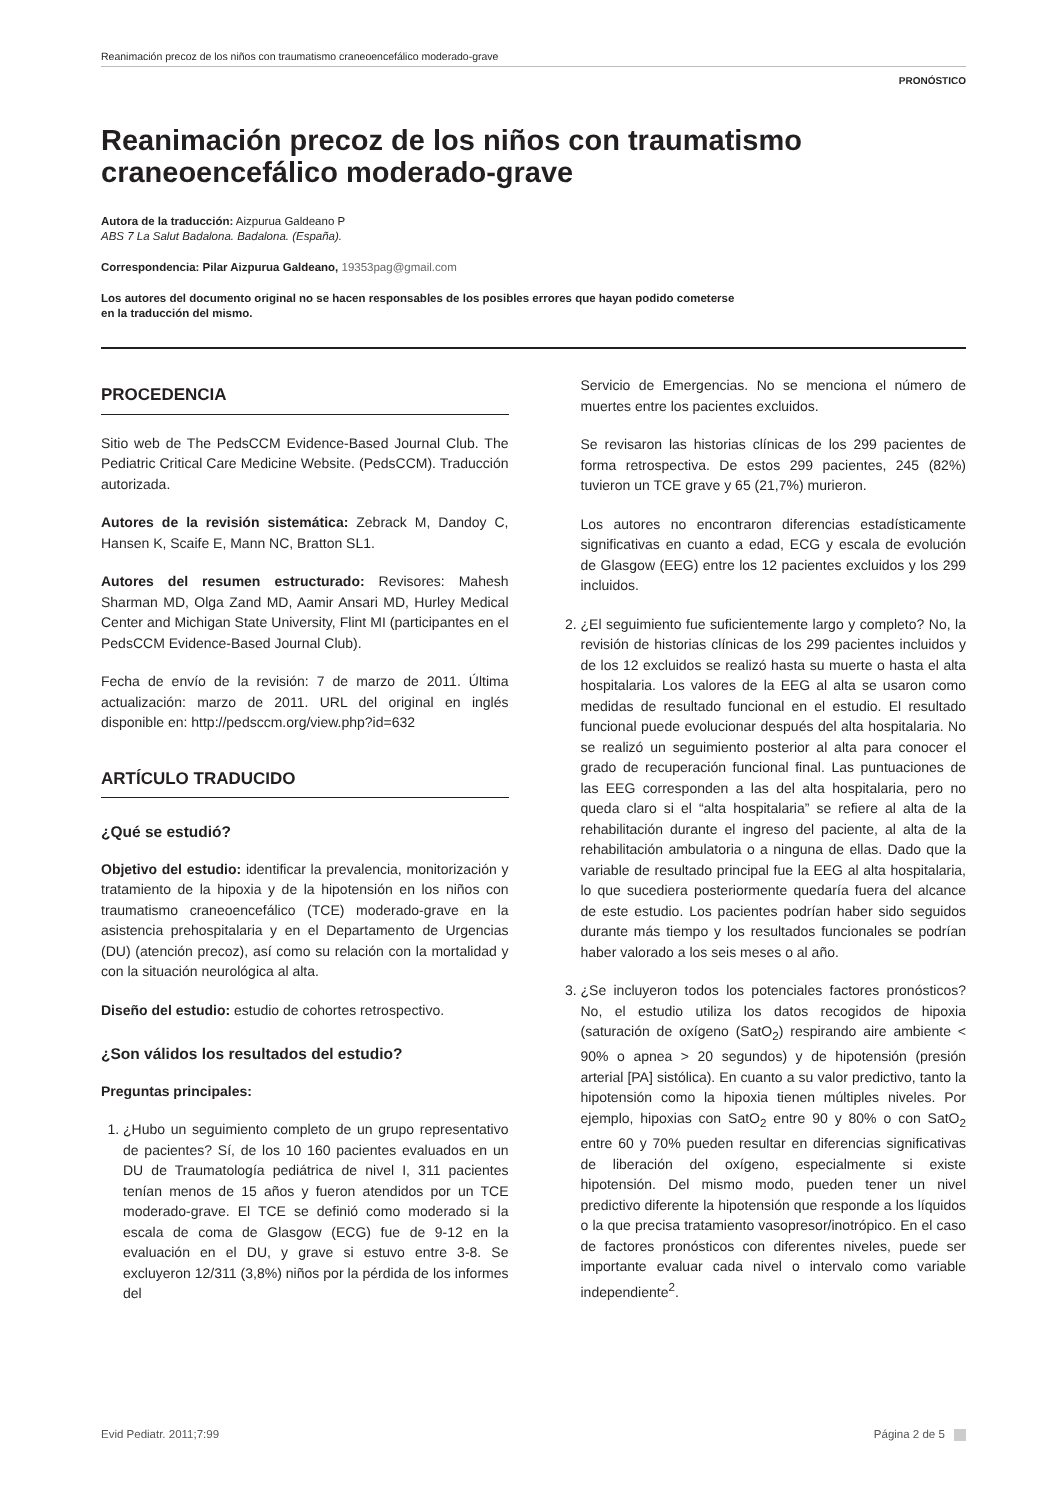Reanimación precoz de los niños con traumatismo craneoencefálico moderado-grave
PRONÓSTICO
Reanimación precoz de los niños con traumatismo craneoencefálico moderado-grave
Autora de la traducción: Aizpurua Galdeano P
ABS 7 La Salut Badalona. Badalona. (España).
Correspondencia: Pilar Aizpurua Galdeano, 19353pag@gmail.com
Los autores del documento original no se hacen responsables de los posibles errores que hayan podido cometerse
en la traducción del mismo.
PROCEDENCIA
Sitio web de The PedsCCM Evidence-Based Journal Club. The Pediatric Critical Care Medicine Website. (PedsCCM). Traducción autorizada.
Autores de la revisión sistemática: Zebrack M, Dandoy C, Hansen K, Scaife E, Mann NC, Bratton SL1.
Autores del resumen estructurado: Revisores: Mahesh Sharman MD, Olga Zand MD, Aamir Ansari MD, Hurley Medical Center and Michigan State University, Flint MI (participantes en el PedsCCM Evidence-Based Journal Club).
Fecha de envío de la revisión: 7 de marzo de 2011. Última actualización: marzo de 2011. URL del original en inglés disponible en: http://pedsccm.org/view.php?id=632
ARTÍCULO TRADUCIDO
¿Qué se estudió?
Objetivo del estudio: identificar la prevalencia, monitorización y tratamiento de la hipoxia y de la hipotensión en los niños con traumatismo craneoencefálico (TCE) moderado-grave en la asistencia prehospitalaria y en el Departamento de Urgencias (DU) (atención precoz), así como su relación con la mortalidad y con la situación neurológica al alta.
Diseño del estudio: estudio de cohortes retrospectivo.
¿Son válidos los resultados del estudio?
Preguntas principales:
1. ¿Hubo un seguimiento completo de un grupo representativo de pacientes? Sí, de los 10 160 pacientes evaluados en un DU de Traumatología pediátrica de nivel I, 311 pacientes tenían menos de 15 años y fueron atendidos por un TCE moderado-grave. El TCE se definió como moderado si la escala de coma de Glasgow (ECG) fue de 9-12 en la evaluación en el DU, y grave si estuvo entre 3-8. Se excluyeron 12/311 (3,8%) niños por la pérdida de los informes del
Servicio de Emergencias. No se menciona el número de muertes entre los pacientes excluidos.
Se revisaron las historias clínicas de los 299 pacientes de forma retrospectiva. De estos 299 pacientes, 245 (82%) tuvieron un TCE grave y 65 (21,7%) murieron.
Los autores no encontraron diferencias estadísticamente significativas en cuanto a edad, ECG y escala de evolución de Glasgow (EEG) entre los 12 pacientes excluidos y los 299 incluidos.
2. ¿El seguimiento fue suficientemente largo y completo? No, la revisión de historias clínicas de los 299 pacientes incluidos y de los 12 excluidos se realizó hasta su muerte o hasta el alta hospitalaria. Los valores de la EEG al alta se usaron como medidas de resultado funcional en el estudio. El resultado funcional puede evolucionar después del alta hospitalaria. No se realizó un seguimiento posterior al alta para conocer el grado de recuperación funcional final. Las puntuaciones de las EEG corresponden a las del alta hospitalaria, pero no queda claro si el “alta hospitalaria” se refiere al alta de la rehabilitación durante el ingreso del paciente, al alta de la rehabilitación ambulatoria o a ninguna de ellas. Dado que la variable de resultado principal fue la EEG al alta hospitalaria, lo que sucediera posteriormente quedaría fuera del alcance de este estudio. Los pacientes podrían haber sido seguidos durante más tiempo y los resultados funcionales se podrían haber valorado a los seis meses o al año.
3. ¿Se incluyeron todos los potenciales factores pronósticos? No, el estudio utiliza los datos recogidos de hipoxia (saturación de oxígeno (SatO<sub>2</sub>) respirando aire ambiente < 90% o apnea > 20 segundos) y de hipotensión (presión arterial [PA] sistólica). En cuanto a su valor predictivo, tanto la hipotensión como la hipoxia tienen múltiples niveles. Por ejemplo, hipoxias con SatO<sub>2</sub> entre 90 y 80% o con SatO<sub>2</sub> entre 60 y 70% pueden resultar en diferencias significativas de liberación del oxígeno, especialmente si existe hipotensión. Del mismo modo, pueden tener un nivel predictivo diferente la hipotensión que responde a los líquidos o la que precisa tratamiento vasopresor/inotrópico. En el caso de factores pronósticos con diferentes niveles, puede ser importante evaluar cada nivel o intervalo como variable independiente<sup>2</sup>.
Evid Pediatr. 2011;7:99 Página 2 de 5